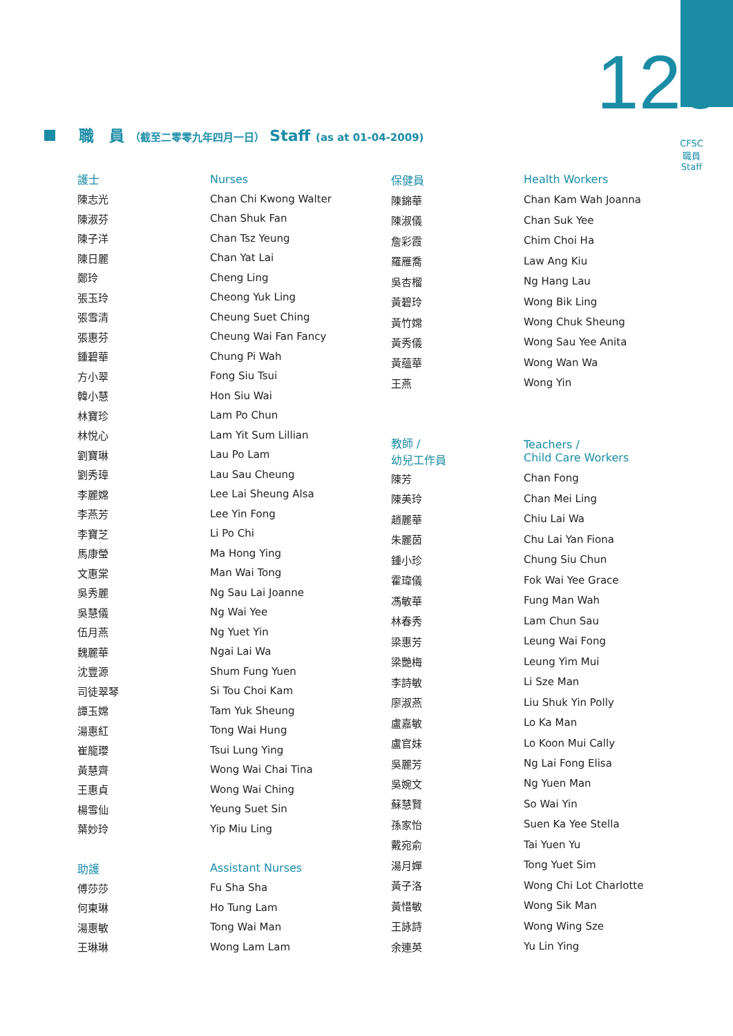129
CFSC
職員
Staff
職　員 （截至二零零九年四月一日） Staff (as at 01-04-2009)
| 護士 | Nurses |
| --- | --- |
| 陳志光 | Chan Chi Kwong Walter |
| 陳淑芬 | Chan Shuk Fan |
| 陳子洋 | Chan Tsz Yeung |
| 陳日麗 | Chan Yat Lai |
| 鄭玲 | Cheng Ling |
| 張玉玲 | Cheong Yuk Ling |
| 張雪清 | Cheung Suet Ching |
| 張惠芬 | Cheung Wai Fan Fancy |
| 鍾碧華 | Chung Pi Wah |
| 方小翠 | Fong Siu Tsui |
| 韓小慧 | Hon Siu Wai |
| 林寶珍 | Lam Po Chun |
| 林悅心 | Lam Yit Sum Lillian |
| 劉寶琳 | Lau Po Lam |
| 劉秀璋 | Lau Sau Cheung |
| 李麗嫦 | Lee Lai Sheung Alsa |
| 李燕芳 | Lee Yin Fong |
| 李寶芝 | Li Po Chi |
| 馬康瑩 | Ma Hong Ying |
| 文惠棠 | Man Wai Tong |
| 吳秀麗 | Ng Sau Lai Joanne |
| 吳慧儀 | Ng Wai Yee |
| 伍月燕 | Ng Yuet Yin |
| 魏麗華 | Ngai Lai Wa |
| 沈豐源 | Shum Fung Yuen |
| 司徒翠琴 | Si Tou Choi Kam |
| 譚玉嫦 | Tam Yuk Sheung |
| 湯惠紅 | Tong Wai Hung |
| 崔龍瓔 | Tsui Lung Ying |
| 黃慧齊 | Wong Wai Chai Tina |
| 王惠貞 | Wong Wai Ching |
| 楊雪仙 | Yeung Suet Sin |
| 葉妙玲 | Yip Miu Ling |
| 助護 | Assistant Nurses |
| 傅莎莎 | Fu Sha Sha |
| 何東琳 | Ho Tung Lam |
| 湯惠敏 | Tong Wai Man |
| 王琳琳 | Wong Lam Lam |
| 保健員 | Health Workers |
| --- | --- |
| 陳錦華 | Chan Kam Wah Joanna |
| 陳淑儀 | Chan Suk Yee |
| 詹彩霞 | Chim Choi Ha |
| 羅雁喬 | Law Ang Kiu |
| 吳杏榴 | Ng Hang Lau |
| 黃碧玲 | Wong Bik Ling |
| 黃竹嫦 | Wong Chuk Sheung |
| 黃秀儀 | Wong Sau Yee Anita |
| 黃蘊華 | Wong Wan Wa |
| 王燕 | Wong Yin |
| 教師 / 幼兒工作員 | Teachers / Child Care Workers |
| 陳芳 | Chan Fong |
| 陳美玲 | Chan Mei Ling |
| 趙麗華 | Chiu Lai Wa |
| 朱麗茵 | Chu Lai Yan Fiona |
| 鍾小珍 | Chung Siu Chun |
| 霍瑋儀 | Fok Wai Yee Grace |
| 馮敏華 | Fung Man Wah |
| 林春秀 | Lam Chun Sau |
| 梁惠芳 | Leung Wai Fong |
| 梁艷梅 | Leung Yim Mui |
| 李詩敏 | Li Sze Man |
| 廖淑燕 | Liu Shuk Yin Polly |
| 盧嘉敏 | Lo Ka Man |
| 盧官妹 | Lo Koon Mui Cally |
| 吳麗芳 | Ng Lai Fong Elisa |
| 吳婉文 | Ng Yuen Man |
| 蘇慧賢 | So Wai Yin |
| 孫家怡 | Suen Ka Yee Stella |
| 戴宛俞 | Tai Yuen Yu |
| 湯月嬋 | Tong Yuet Sim |
| 黃子洛 | Wong Chi Lot Charlotte |
| 黃惜敏 | Wong Sik Man |
| 王詠詩 | Wong Wing Sze |
| 余連英 | Yu Lin Ying |